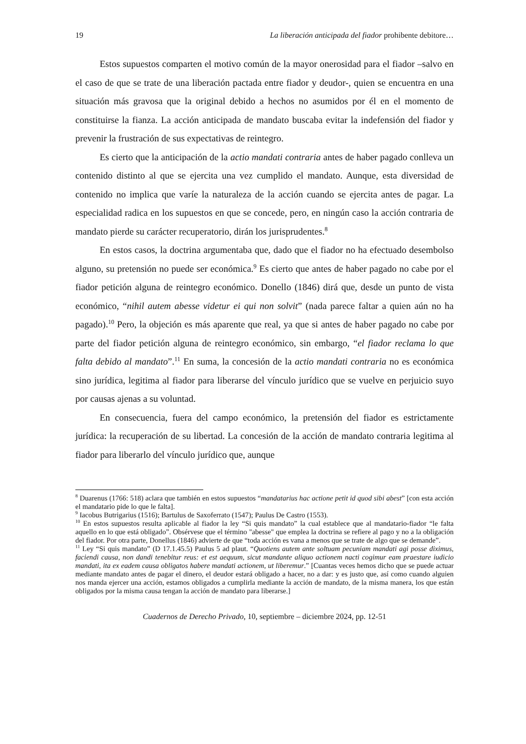19 La liberación anticipada del fiador prohibente debitore…
Estos supuestos comparten el motivo común de la mayor onerosidad para el fiador –salvo en el caso de que se trate de una liberación pactada entre fiador y deudor-, quien se encuentra en una situación más gravosa que la original debido a hechos no asumidos por él en el momento de constituirse la fianza. La acción anticipada de mandato buscaba evitar la indefensión del fiador y prevenir la frustración de sus expectativas de reintegro.
Es cierto que la anticipación de la actio mandati contraria antes de haber pagado conlleva un contenido distinto al que se ejercita una vez cumplido el mandato. Aunque, esta diversidad de contenido no implica que varíe la naturaleza de la acción cuando se ejercita antes de pagar. La especialidad radica en los supuestos en que se concede, pero, en ningún caso la acción contraria de mandato pierde su carácter recuperatorio, dirán los jurisprudentes.<sup>8</sup>
En estos casos, la doctrina argumentaba que, dado que el fiador no ha efectuado desembolso alguno, su pretensión no puede ser económica.<sup>9</sup> Es cierto que antes de haber pagado no cabe por el fiador petición alguna de reintegro económico. Donello (1846) dirá que, desde un punto de vista económico, “nihil autem abesse videtur ei qui non solvit” (nada parece faltar a quien aún no ha pagado).<sup>10</sup> Pero, la objeción es más aparente que real, ya que si antes de haber pagado no cabe por parte del fiador petición alguna de reintegro económico, sin embargo, “el fiador reclama lo que falta debido al mandato”.<sup>11</sup> En suma, la concesión de la actio mandati contraria no es económica sino jurídica, legitima al fiador para liberarse del vínculo jurídico que se vuelve en perjuicio suyo por causas ajenas a su voluntad.
En consecuencia, fuera del campo económico, la pretensión del fiador es estrictamente jurídica: la recuperación de su libertad. La concesión de la acción de mandato contraria legitima al fiador para liberarlo del vínculo jurídico que, aunque
<sup>8</sup> Duarenus (1766: 518) aclara que también en estos supuestos “mandatarius hac actione petit id quod sibi abest” [con esta acción el mandatario pide lo que le falta].
<sup>9</sup> Iacobus Butrigarius (1516); Bartulus de Saxoferrato (1547); Paulus De Castro (1553).
<sup>10</sup> En estos supuestos resulta aplicable al fiador la ley “Si quis mandato” la cual establece que al mandatario-fiador “le falta aquello en lo que está obligado”. Obsérvese que el término "abesse" que emplea la doctrina se refiere al pago y no a la obligación del fiador. Por otra parte, Donellus (1846) advierte de que “toda acción es vana a menos que se trate de algo que se demande”.
<sup>11</sup> Ley “Si quis mandato” (D 17.1.45.5) Paulus 5 ad plaut. “Quotiens autem ante soltuam pecuniam mandati agi posse diximus, faciendi causa, non dandi tenebitur reus: et est aequum, sicut mandante aliquo actionem nacti cogimur eam praestare iudicio mandati, ita ex eadem causa obligatos habere mandati actionem, ut liberemur.” [Cuantas veces hemos dicho que se puede actuar mediante mandato antes de pagar el dinero, el deudor estará obligado a hacer, no a dar: y es justo que, así como cuando alguien nos manda ejercer una acción, estamos obligados a cumplirla mediante la acción de mandato, de la misma manera, los que están obligados por la misma causa tengan la acción de mandato para liberarse.]
Cuadernos de Derecho Privado, 10, septiembre – diciembre 2024, pp. 12-51